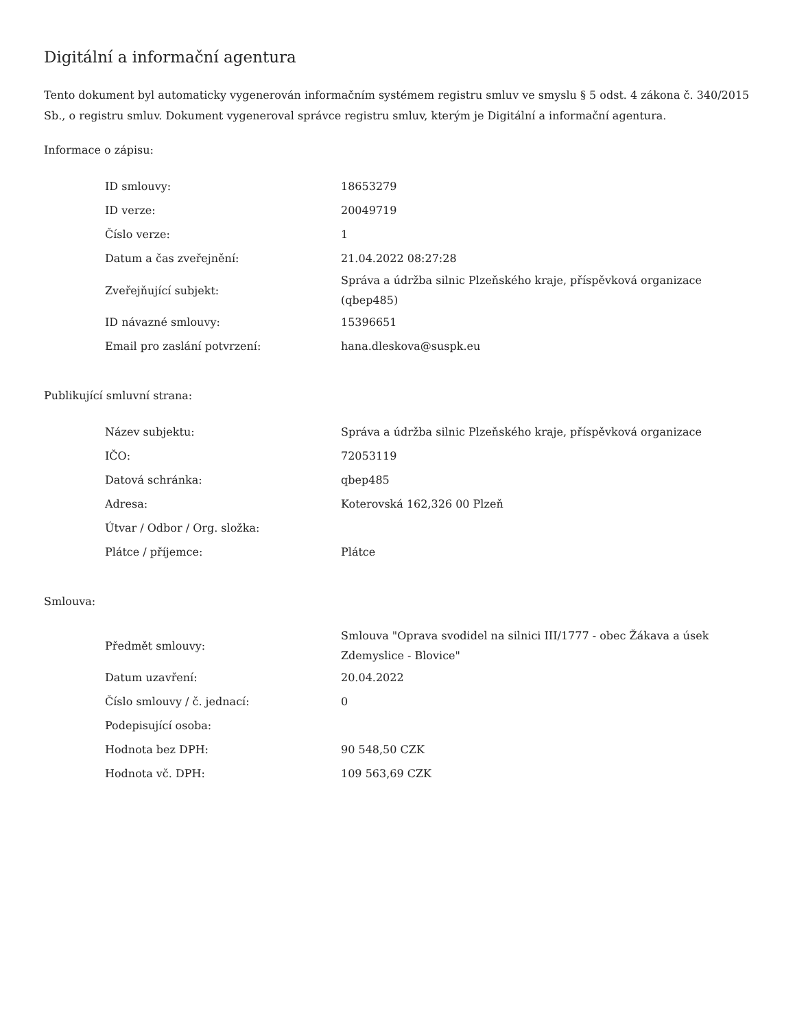Digitální a informační agentura
Tento dokument byl automaticky vygenerován informačním systémem registru smluv ve smyslu § 5 odst. 4 zákona č. 340/2015 Sb., o registru smluv. Dokument vygeneroval správce registru smluv, kterým je Digitální a informační agentura.
Informace o zápisu:
| ID smlouvy: | 18653279 |
| ID verze: | 20049719 |
| Číslo verze: | 1 |
| Datum a čas zveřejnění: | 21.04.2022 08:27:28 |
| Zveřejňující subjekt: | Správa a údržba silnic Plzeňského kraje, příspěvková organizace (qbep485) |
| ID návazné smlouvy: | 15396651 |
| Email pro zaslání potvrzení: | hana.dleskova@suspk.eu |
Publikující smluvní strana:
| Název subjektu: | Správa a údržba silnic Plzeňského kraje, příspěvková organizace |
| IČO: | 72053119 |
| Datová schránka: | qbep485 |
| Adresa: | Koterovská 162,326 00 Plzeň |
| Útvar / Odbor / Org. složka: | |
| Plátce / příjemce: | Plátce |
Smlouva:
| Předmět smlouvy: | Smlouva "Oprava svodidel na silnici III/1777 - obec Žákava a úsek Zdemyslice - Blovice" |
| Datum uzavření: | 20.04.2022 |
| Číslo smlouvy / č. jednací: | 0 |
| Podepisující osoba: | |
| Hodnota bez DPH: | 90 548,50 CZK |
| Hodnota vč. DPH: | 109 563,69 CZK |